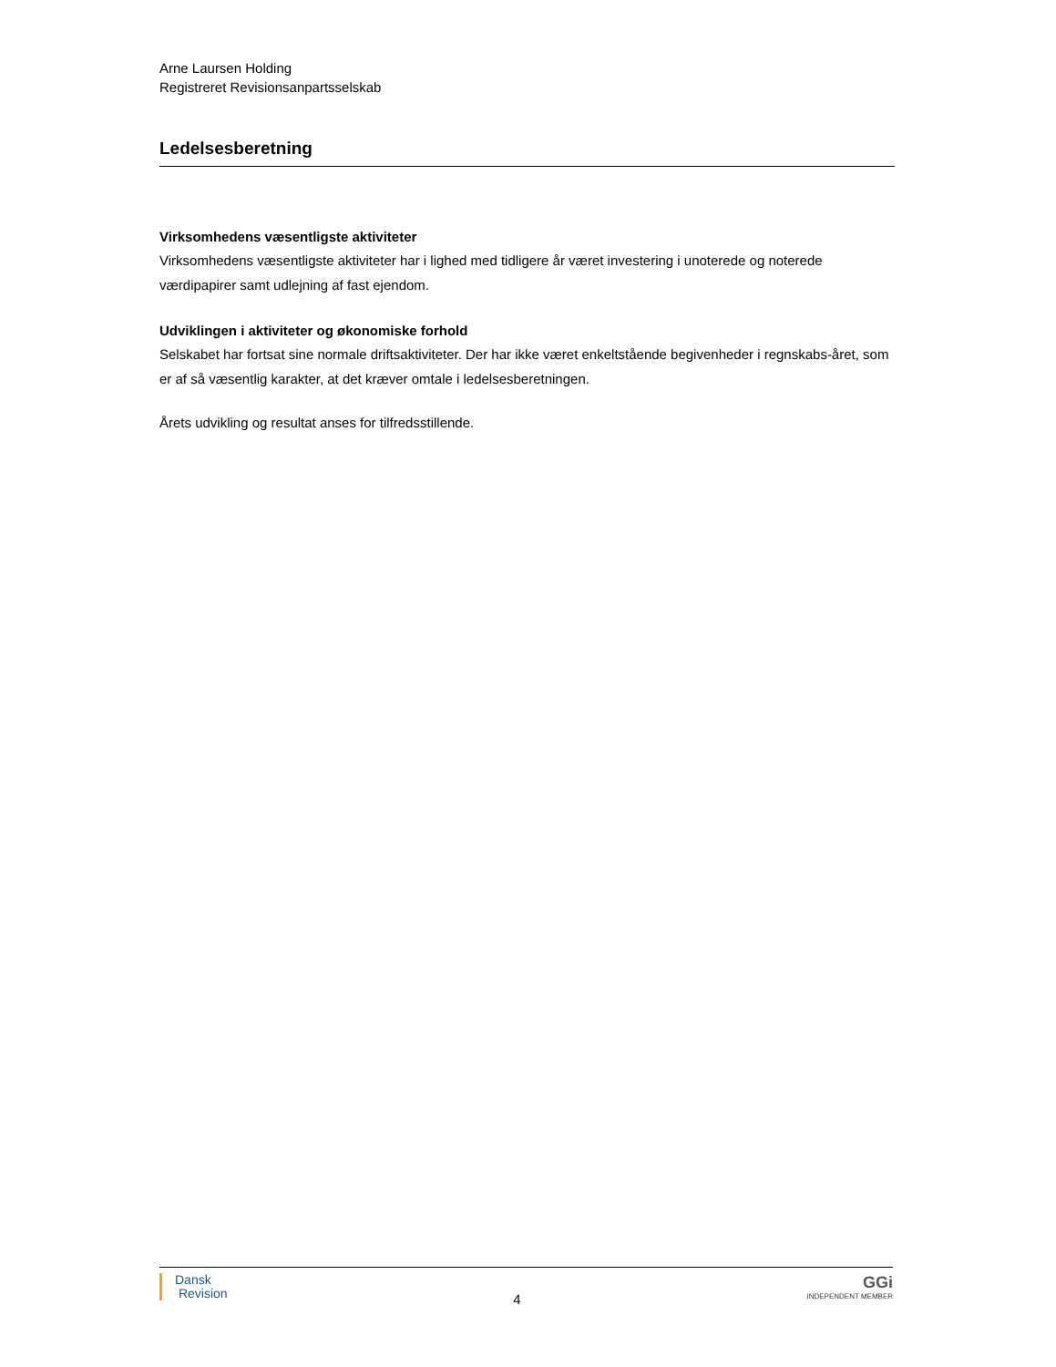Arne Laursen Holding
Registreret Revisionsanpartsselskab
Ledelsesberetning
Virksomhedens væsentligste aktiviteter
Virksomhedens væsentligste aktiviteter har i lighed med tidligere år været investering i unoterede og noterede værdipapirer samt udlejning af fast ejendom.
Udviklingen i aktiviteter og økonomiske forhold
Selskabet har fortsat sine normale driftsaktiviteter. Der har ikke været enkeltstående begivenheder i regnskabs-året, som er af så væsentlig karakter, at det kræver omtale i ledelsesberetningen.
Årets udvikling og resultat anses for tilfredsstillende.
Dansk
Revision
4
GGi
INDEPENDENT MEMBER